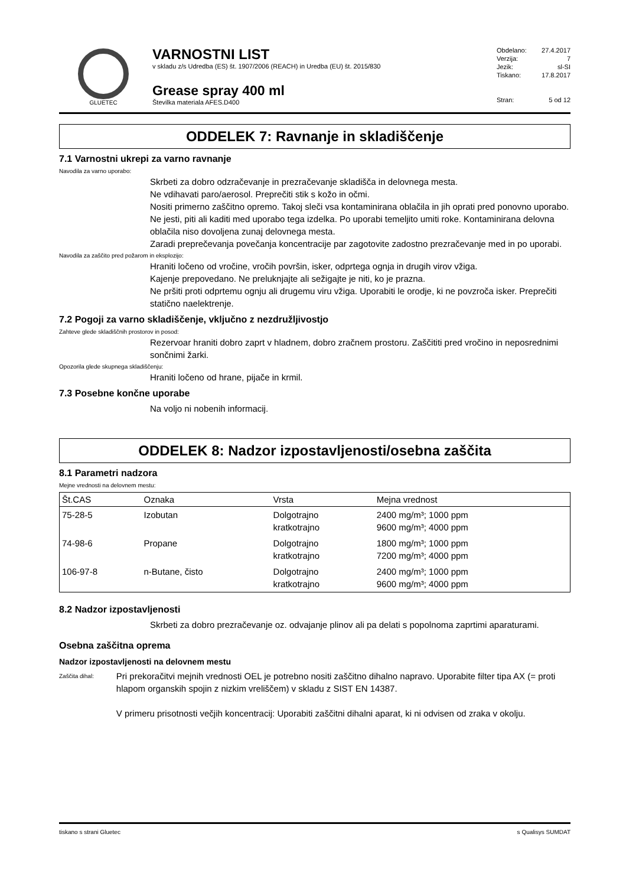GLUETEC
VARNOSTNI LIST
v skladu z/s Udredba (ES) št. 1907/2006 (REACH) in Uredba (EU) št. 2015/830
Grease spray 400 ml
Številka materiala AFES.D400
Obdelano: 27.4.2017
Verzija: 7
Jezik: sl-SI
Tiskano: 17.8.2017
Stran: 5 od 12
ODDELEK 7: Ravnanje in skladiščenje
7.1 Varnostni ukrepi za varno ravnanje
Navodila za varno uporabo:
Skrbeti za dobro odzračevanje in prezračevanje skladišča in delovnega mesta.
Ne vdihavati paro/aerosol. Preprečiti stik s kožo in očmi.
Nositi primerno zaščitno opremo. Takoj sleči vsa kontaminirana oblačila in jih oprati pred ponovno uporabo. Ne jesti, piti ali kaditi med uporabo tega izdelka. Po uporabi temeljito umiti roke. Kontaminirana delovna oblačila niso dovoljena zunaj delovnega mesta.
Zaradi preprečevanja povečanja koncentracije par zagotovite zadostno prezračevanje med in po uporabi.
Navodila za zaščito pred požarom in eksplozijo:
Hraniti ločeno od vročine, vročih površin, isker, odprtega ognja in drugih virov vžiga.
Kajenje prepovedano. Ne preluknjajte ali sežigajte je niti, ko je prazna.
Ne pršiti proti odprtemu ognju ali drugemu viru vžiga. Uporabiti le orodje, ki ne povzroča isker. Preprečiti statično naelektrenje.
7.2 Pogoji za varno skladiščenje, vključno z nezdružljivostjo
Zahteve glede skladiščnih prostorov in posod:
Rezervoar hraniti dobro zaprt v hladnem, dobro zračnem prostoru. Zaščititi pred vročino in neposrednimi sončnimi žarki.
Opozorila glede skupnega skladiščenju:
Hraniti ločeno od hrane, pijače in krmil.
7.3 Posebne končne uporabe
Na voljo ni nobenih informacij.
ODDELEK 8: Nadzor izpostavljenosti/osebna zaščita
8.1 Parametri nadzora
Mejne vrednosti na delovnem mestu:
| Št.CAS | Oznaka | Vrsta | Mejna vrednost |
| --- | --- | --- | --- |
| 75-28-5 | Izobutan | Dolgotrajno kratkotrajno | 2400 mg/m³; 1000 ppm 9600 mg/m³; 4000 ppm |
| 74-98-6 | Propane | Dolgotrajno kratkotrajno | 1800 mg/m³; 1000 ppm 7200 mg/m³; 4000 ppm |
| 106-97-8 | n-Butane, čisto | Dolgotrajno kratkotrajno | 2400 mg/m³; 1000 ppm 9600 mg/m³; 4000 ppm |
8.2 Nadzor izpostavljenosti
Skrbeti za dobro prezračevanje oz. odvajanje plinov ali pa delati s popolnoma zaprtimi aparaturami.
Osebna zaščitna oprema
Nadzor izpostavljenosti na delovnem mestu
Zaščita dihal:
Pri prekoračitvi mejnih vrednosti OEL je potrebno nositi zaščitno dihalno napravo. Uporabite filter tipa AX (= proti hlapom organskih spojin z nizkim vreliščem) v skladu z SIST EN 14387.
V primeru prisotnosti večjih koncentracij: Uporabiti zaščitni dihalni aparat, ki ni odvisen od zraka v okolju.
tiskano s strani Gluetec s Qualisys SUMDAT